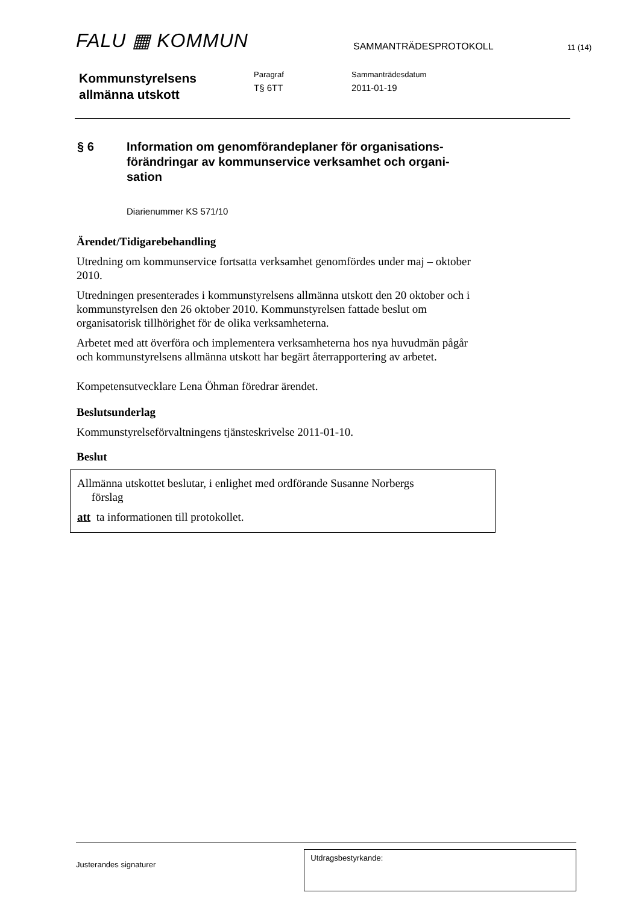FALU ▦ KOMMUN
SAMMANTRÄDESPROTOKOLL
11 (14)
Kommunstyrelsens
allmänna utskott
Paragraf
T§ 6TT
Sammanträdesdatum
2011-01-19
§ 6 Information om genomförandeplaner för organisations-förändringar av kommunservice verksamhet och organi-sation
Diarienummer KS 571/10
Ärendet/Tidigarebehandling
Utredning om kommunservice fortsatta verksamhet genomfördes under maj – oktober 2010.
Utredningen presenterades i kommunstyrelsens allmänna utskott den 20 oktober och i kommunstyrelsen den 26 oktober 2010. Kommunstyrelsen fattade beslut om organisatorisk tillhörighet för de olika verksamheterna.
Arbetet med att överföra och implementera verksamheterna hos nya huvudmän pågår och kommunstyrelsens allmänna utskott har begärt återrapportering av arbetet.
Kompetensutvecklare Lena Öhman föredrar ärendet.
Beslutsunderlag
Kommunstyrelseförvaltningens tjänsteskrivelse 2011-01-10.
Beslut
Allmänna utskottet beslutar, i enlighet med ordförande Susanne Norbergs
förslag
att ta informationen till protokollet.
Justerandes signaturer
Utdragsbestyrkande: